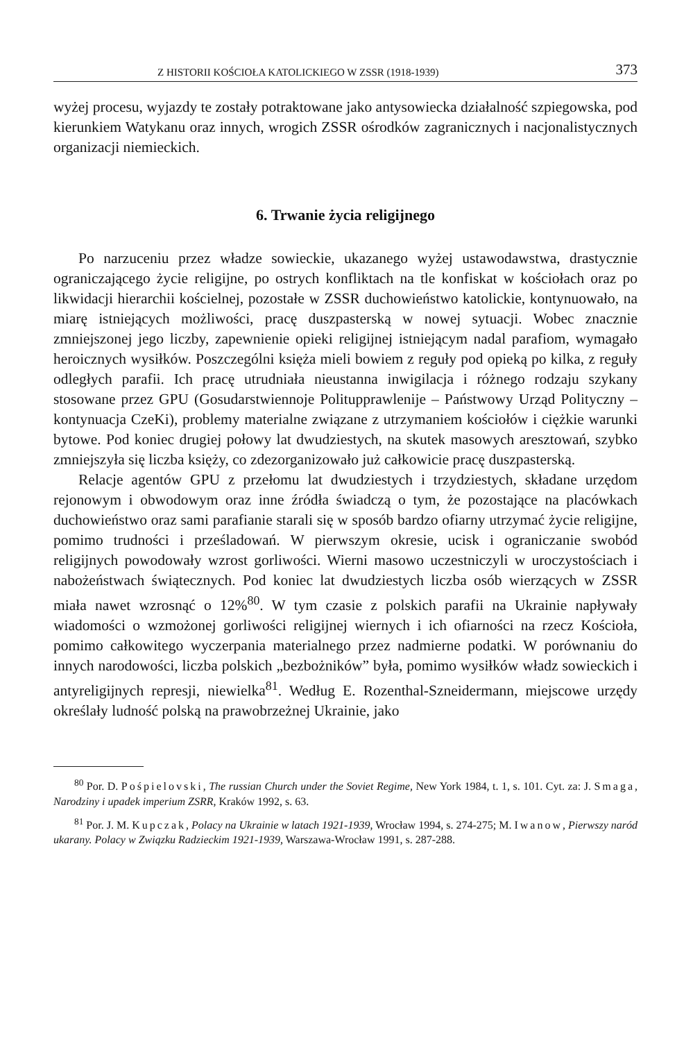Z HISTORII KOŚCIOŁA KATOLICKIEGO W ZSSR (1918-1939) 373
wyżej procesu, wyjazdy te zostały potraktowane jako antysowiecka działalność szpiegowska, pod kierunkiem Watykanu oraz innych, wrogich ZSSR ośrodków zagranicznych i nacjonalistycznych organizacji niemieckich.
6. Trwanie życia religijnego
Po narzuceniu przez władze sowieckie, ukazanego wyżej ustawodawstwa, drastycznie ograniczającego życie religijne, po ostrych konfliktach na tle konfiskat w kościołach oraz po likwidacji hierarchii kościelnej, pozostałe w ZSSR duchowieństwo katolickie, kontynuowało, na miarę istniejących możliwości, pracę duszpasterską w nowej sytuacji. Wobec znacznie zmniejszonej jego liczby, zapewnienie opieki religijnej istniejącym nadal parafiom, wymagało heroicznych wysiłków. Poszczególni księża mieli bowiem z reguły pod opieką po kilka, z reguły odległych parafii. Ich pracę utrudniała nieustanna inwigilacja i różnego rodzaju szykany stosowane przez GPU (Gosudarstwiennoje Politupprawlenije – Państwowy Urząd Polityczny – kontynuacja CzeKi), problemy materialne związane z utrzymaniem kościołów i ciężkie warunki bytowe. Pod koniec drugiej połowy lat dwudziestych, na skutek masowych aresztowań, szybko zmniejszyła się liczba księży, co zdezorganizowało już całkowicie pracę duszpasterską.
Relacje agentów GPU z przełomu lat dwudziestych i trzydziestych, składane urzędom rejonowym i obwodowym oraz inne źródła świadczą o tym, że pozostające na placówkach duchowieństwo oraz sami parafianie starali się w sposób bardzo ofiarny utrzymać życie religijne, pomimo trudności i prześladowań. W pierwszym okresie, ucisk i ograniczanie swobód religijnych powodowały wzrost gorliwości. Wierni masowo uczestniczyli w uroczystościach i nabożeństwach świątecznych. Pod koniec lat dwudziestych liczba osób wierzących w ZSSR miała nawet wzrosnąć o 12%<sup>80</sup>. W tym czasie z polskich parafii na Ukrainie napływały wiadomości o wzmożonej gorliwości religijnej wiernych i ich ofiarności na rzecz Kościoła, pomimo całkowitego wyczerpania materialnego przez nadmierne podatki. W porównaniu do innych narodowości, liczba polskich „bezbożników” była, pomimo wysiłków władz sowieckich i antyreligijnych represji, niewielka<sup>81</sup>. Według E. Rozenthal-Szneidermann, miejscowe urzędy określały ludność polską na prawobrzeżnej Ukrainie, jako
<sup>80</sup> Por. D. Pośpielovski, The russian Church under the Soviet Regime, New York 1984, t. 1, s. 101. Cyt. za: J. Smaga, Narodziny i upadek imperium ZSRR, Kraków 1992, s. 63.
<sup>81</sup> Por. J. M. Kupczak, Polacy na Ukrainie w latach 1921-1939, Wrocław 1994, s. 274-275; M. Iwanow, Pierwszy naród ukarany. Polacy w Związku Radzieckim 1921-1939, Warszawa-Wrocław 1991, s. 287-288.